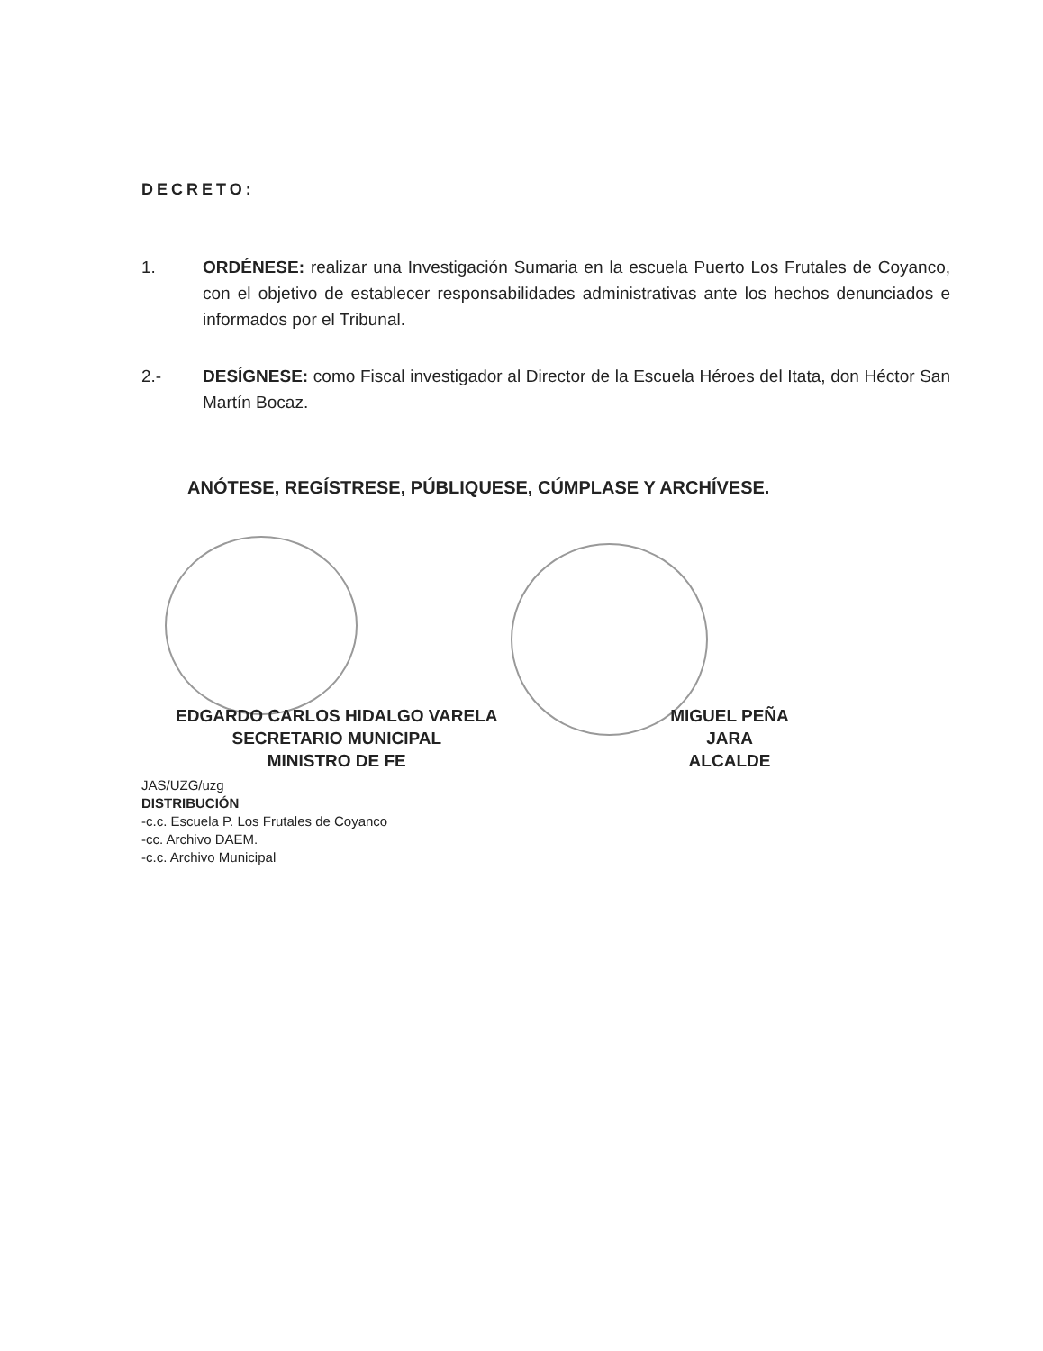DECRETO:
1. ORDÉNESE: realizar una Investigación Sumaria en la escuela Puerto Los Frutales de Coyanco, con el objetivo de establecer responsabilidades administrativas ante los hechos denunciados e informados por el Tribunal.
2.- DESÍGNESE: como Fiscal investigador al Director de la Escuela Héroes del Itata, don Héctor San Martín Bocaz.
ANÓTESE, REGÍSTRESE, PÚBLIQUESE, CÚMPLASE Y ARCHÍVESE.
EDGARDO CARLOS HIDALGO VARELA
SECRETARIO MUNICIPAL
MINISTRO DE FE
MIGUEL PEÑA JARA
ALCALDE
JAS/UZG/uzg
DISTRIBUCIÓN
-c.c. Escuela P. Los Frutales de Coyanco
-cc. Archivo DAEM.
-c.c. Archivo Municipal